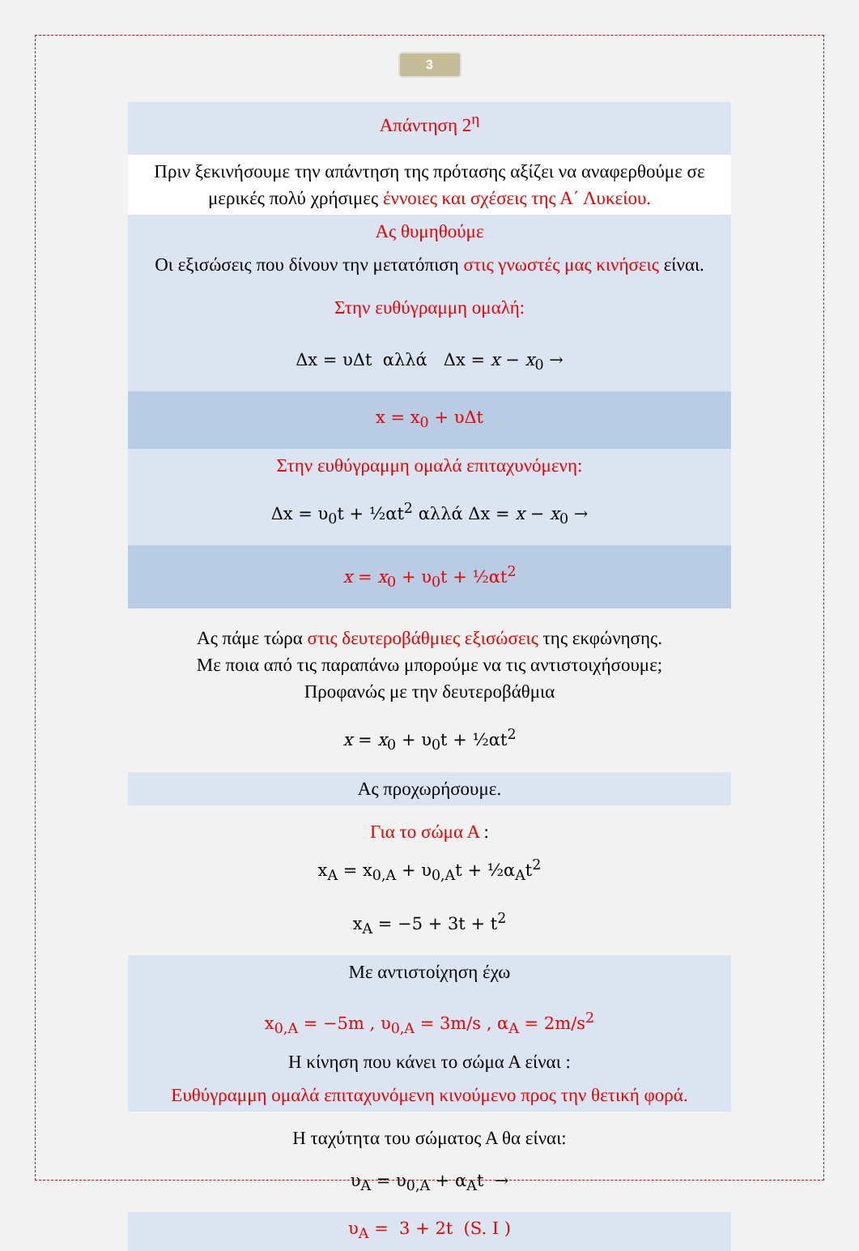3
Απάντηση 2<sup>η</sup>
Πριν ξεκινήσουμε την απάντηση της πρότασης αξίζει να αναφερθούμε σε μερικές πολύ χρήσιμες έννοιες και σχέσεις της Α΄ Λυκείου.
Ας θυμηθούμε
Οι εξισώσεις που δίνουν την μετατόπιση στις γνωστές μας κινήσεις είναι.
Στην ευθύγραμμη ομαλή:
Δx = υΔt αλλά Δx = x − x<sub>0</sub> →
x = x<sub>0</sub> + υΔt
Στην ευθύγραμμη ομαλά επιταχυνόμενη:
Δx = υ<sub>0</sub>t + ½αt<sup>2</sup> αλλά Δx = x − x<sub>0</sub> →
x = x<sub>0</sub> + υ<sub>0</sub>t + ½αt<sup>2</sup>
Ας πάμε τώρα στις δευτεροβάθμιες εξισώσεις της εκφώνησης.
Με ποια από τις παραπάνω μπορούμε να τις αντιστοιχήσουμε;
Προφανώς με την δευτεροβάθμια
x = x<sub>0</sub> + υ<sub>0</sub>t + ½αt<sup>2</sup>
Ας προχωρήσουμε.
Για το σώμα Α :
x<sub>A</sub> = x<sub>0,A</sub> + υ<sub>0,A</sub>t + ½α<sub>A</sub>t<sup>2</sup>
x<sub>A</sub> = −5 + 3t + t<sup>2</sup>
Με αντιστοίχηση έχω
x<sub>0,A</sub> = −5m , υ<sub>0,A</sub> = 3m/s , α<sub>A</sub> = 2m/s<sup>2</sup>
Η κίνηση που κάνει το σώμα Α είναι :
Ευθύγραμμη ομαλά επιταχυνόμενη κινούμενο προς την θετική φορά.
Η ταχύτητα του σώματος Α θα είναι:
υ<sub>A</sub> = υ<sub>0,A</sub> + α<sub>A</sub>t →
υ<sub>A</sub> = 3 + 2t (S. I )